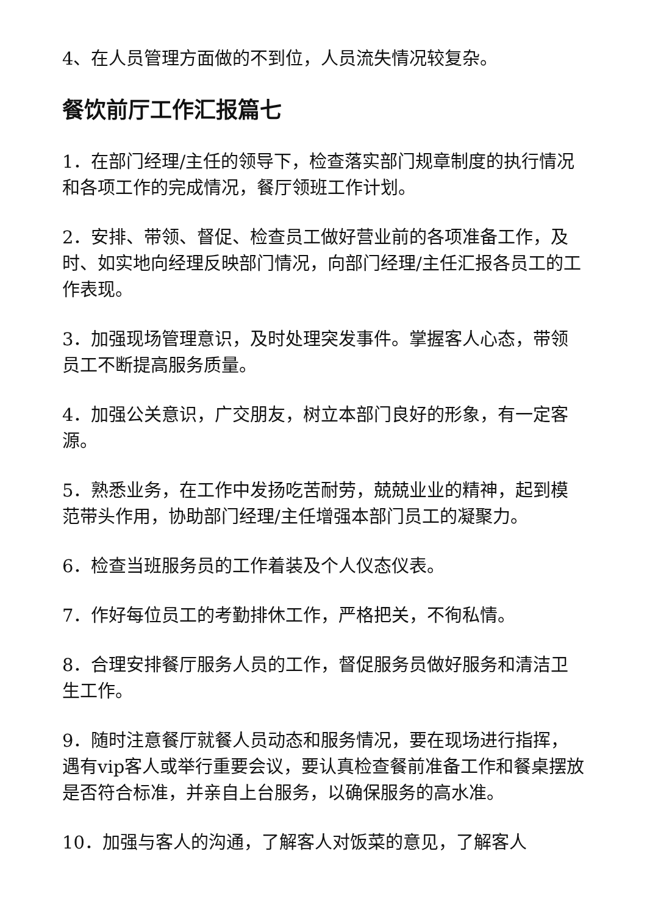4、在人员管理方面做的不到位，人员流失情况较复杂。
餐饮前厅工作汇报篇七
1．在部门经理/主任的领导下，检查落实部门规章制度的执行情况和各项工作的完成情况，餐厅领班工作计划。
2．安排、带领、督促、检查员工做好营业前的各项准备工作，及时、如实地向经理反映部门情况，向部门经理/主任汇报各员工的工作表现。
3．加强现场管理意识，及时处理突发事件。掌握客人心态，带领员工不断提高服务质量。
4．加强公关意识，广交朋友，树立本部门良好的形象，有一定客源。
5．熟悉业务，在工作中发扬吃苦耐劳，兢兢业业的精神，起到模范带头作用，协助部门经理/主任增强本部门员工的凝聚力。
6．检查当班服务员的工作着装及个人仪态仪表。
7．作好每位员工的考勤排休工作，严格把关，不徇私情。
8．合理安排餐厅服务人员的工作，督促服务员做好服务和清洁卫生工作。
9．随时注意餐厅就餐人员动态和服务情况，要在现场进行指挥，遇有vip客人或举行重要会议，要认真检查餐前准备工作和餐桌摆放是否符合标准，并亲自上台服务，以确保服务的高水准。
10．加强与客人的沟通，了解客人对饭菜的意见，了解客人